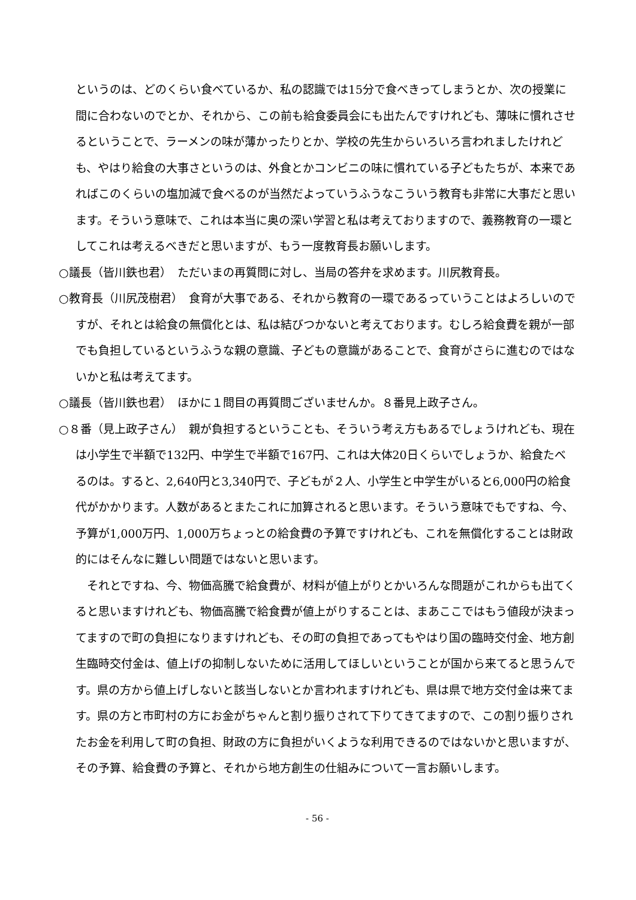というのは、どのくらい食べているか、私の認識では15分で食べきってしまうとか、次の授業に間に合わないのでとか、それから、この前も給食委員会にも出たんですけれども、薄味に慣れさせるということで、ラーメンの味が薄かったりとか、学校の先生からいろいろ言われましたけれども、やはり給食の大事さというのは、外食とかコンビニの味に慣れている子どもたちが、本来であればこのくらいの塩加減で食べるのが当然だよっていうふうなこういう教育も非常に大事だと思います。そういう意味で、これは本当に奥の深い学習と私は考えておりますので、義務教育の一環としてこれは考えるべきだと思いますが、もう一度教育長お願いします。
○議長（皆川鉄也君）　ただいまの再質問に対し、当局の答弁を求めます。川尻教育長。
○教育長（川尻茂樹君）　食育が大事である、それから教育の一環であるっていうことはよろしいのですが、それとは給食の無償化とは、私は結びつかないと考えております。むしろ給食費を親が一部でも負担しているというふうな親の意識、子どもの意識があることで、食育がさらに進むのではないかと私は考えてます。
○議長（皆川鉄也君）　ほかに１問目の再質問ございませんか。８番見上政子さん。
○８番（見上政子さん）　親が負担するということも、そういう考え方もあるでしょうけれども、現在は小学生で半額で132円、中学生で半額で167円、これは大体20日くらいでしょうか、給食たべるのは。すると、2,640円と3,340円で、子どもが２人、小学生と中学生がいると6,000円の給食代がかかります。人数があるとまたこれに加算されると思います。そういう意味でもですね、今、予算が1,000万円、1,000万ちょっとの給食費の予算ですけれども、これを無償化することは財政的にはそんなに難しい問題ではないと思います。
それとですね、今、物価高騰で給食費が、材料が値上がりとかいろんな問題がこれからも出てくると思いますけれども、物価高騰で給食費が値上がりすることは、まあここではもう値段が決まってますので町の負担になりますけれども、その町の負担であってもやはり国の臨時交付金、地方創生臨時交付金は、値上げの抑制しないために活用してほしいということが国から来てると思うんです。県の方から値上げしないと該当しないとか言われますけれども、県は県で地方交付金は来てます。県の方と市町村の方にお金がちゃんと割り振りされて下りてきてますので、この割り振りされたお金を利用して町の負担、財政の方に負担がいくような利用できるのではないかと思いますが、その予算、給食費の予算と、それから地方創生の仕組みについて一言お願いします。
- 56 -